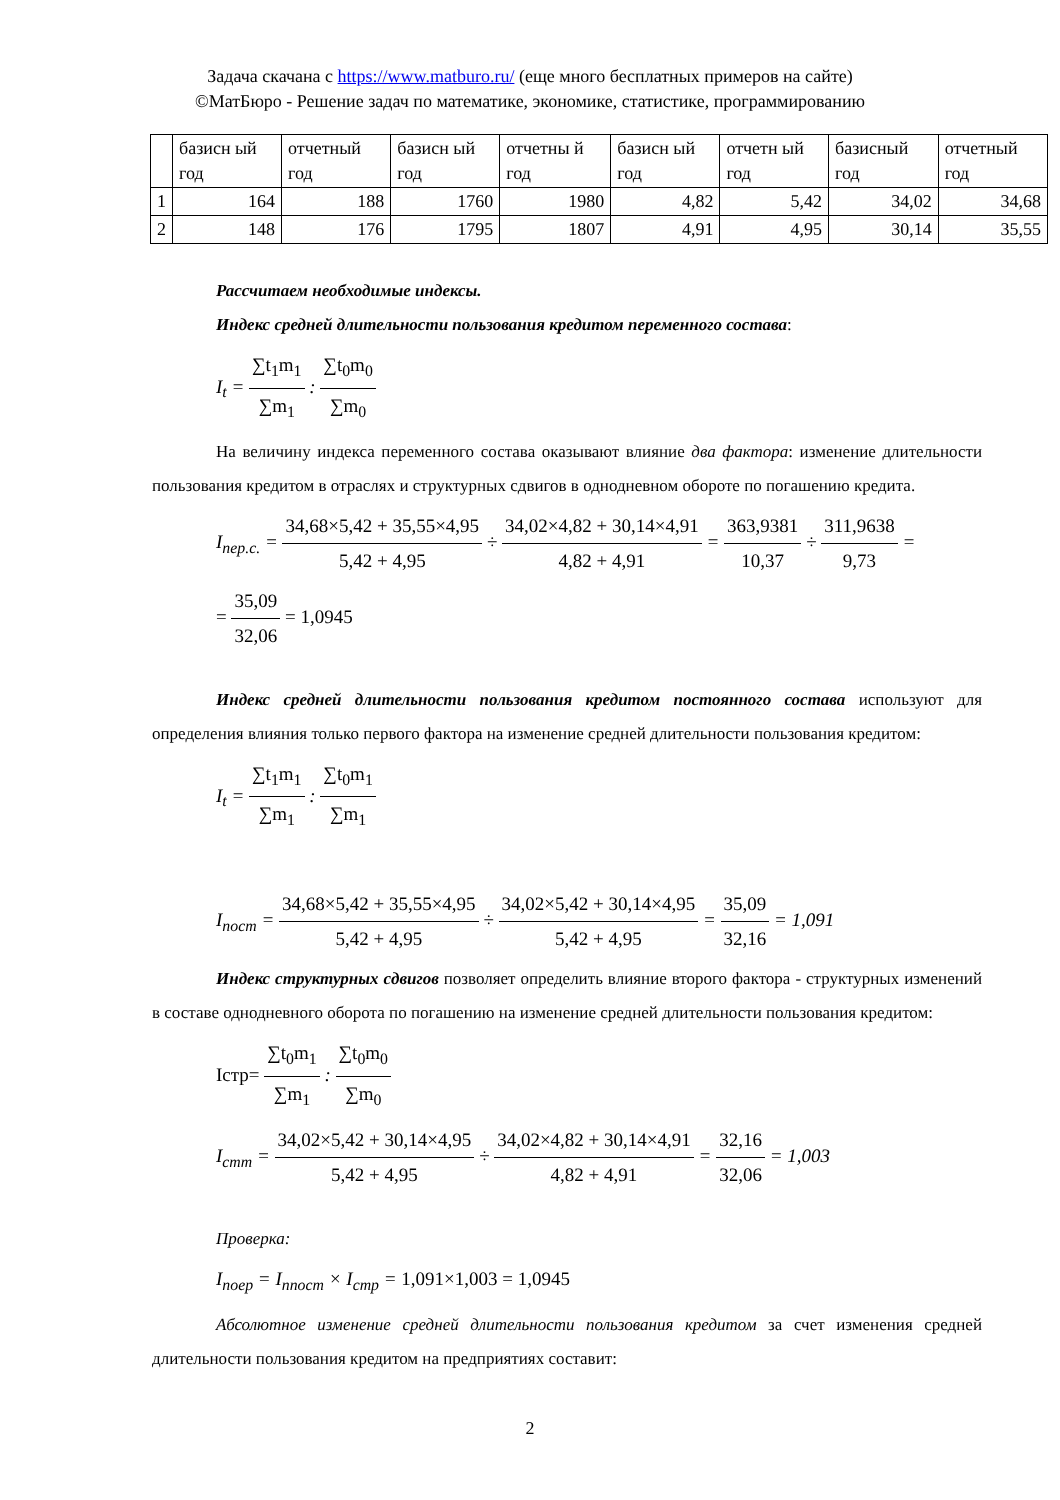Задача скачана с https://www.matburo.ru/ (еще много бесплатных примеров на сайте)
©МатБюро - Решение задач по математике, экономике, статистике, программированию
| | базисн ый год | отчетный год | базисн ый год | отчетны й год | базисн ый год | отчетн ый год | базисный год | отчетный год |
| 1 | 164 | 188 | 1760 | 1980 | 4,82 | 5,42 | 34,02 | 34,68 |
| 2 | 148 | 176 | 1795 | 1807 | 4,91 | 4,95 | 30,14 | 35,55 |
Рассчитаем необходимые индексы.
Индекс средней длительности пользования кредитом переменного состава:
I<sub>t</sub> = ∑t<sub>1</sub>m<sub>1</sub> ∑m<sub>1</sub> : ∑t<sub>0</sub>m<sub>0</sub> ∑m<sub>0</sub>
На величину индекса переменного состава оказывают влияние два фактора: изменение длительности пользования кредитом в отраслях и структурных сдвигов в однодневном обороте по погашению кредита.
I<sub>пер.с.</sub> = 34,68×5,42 + 35,55×4,95 5,42 + 4,95 ÷ 34,02×4,82 + 30,14×4,91 4,82 + 4,91 = 363,9381 10,37 ÷ 311,9638 9,73 =
= 35,09 32,06 = 1,0945
Индекс средней длительности пользования кредитом постоянного состава используют для определения влияния только первого фактора на изменение средней длительности пользования кредитом:
I<sub>t</sub> = ∑t<sub>1</sub>m<sub>1</sub> ∑m<sub>1</sub> : ∑t<sub>0</sub>m<sub>1</sub> ∑m<sub>1</sub>
I<sub>пост</sub> = 34,68×5,42 + 35,55×4,95 5,42 + 4,95 ÷ 34,02×5,42 + 30,14×4,95 5,42 + 4,95 = 35,09 32,16 = 1,091
Индекс структурных сдвигов позволяет определить влияние второго фактора - структурных изменений в составе однодневного оборота по погашению на изменение средней длительности пользования кредитом:
Iстр= ∑t<sub>0</sub>m<sub>1</sub> ∑m<sub>1</sub> : ∑t<sub>0</sub>m<sub>0</sub> ∑m<sub>0</sub>
I<sub>стт</sub> = 34,02×5,42 + 30,14×4,95 5,42 + 4,95 ÷ 34,02×4,82 + 30,14×4,91 4,82 + 4,91 = 32,16 32,06 = 1,003
Проверка:
I<sub>поер</sub> = I<sub>ппост</sub> × I<sub>стр</sub> = 1,091×1,003 = 1,0945
Абсолютное изменение средней длительности пользования кредитом за счет изменения средней длительности пользования кредитом на предприятиях составит:
2